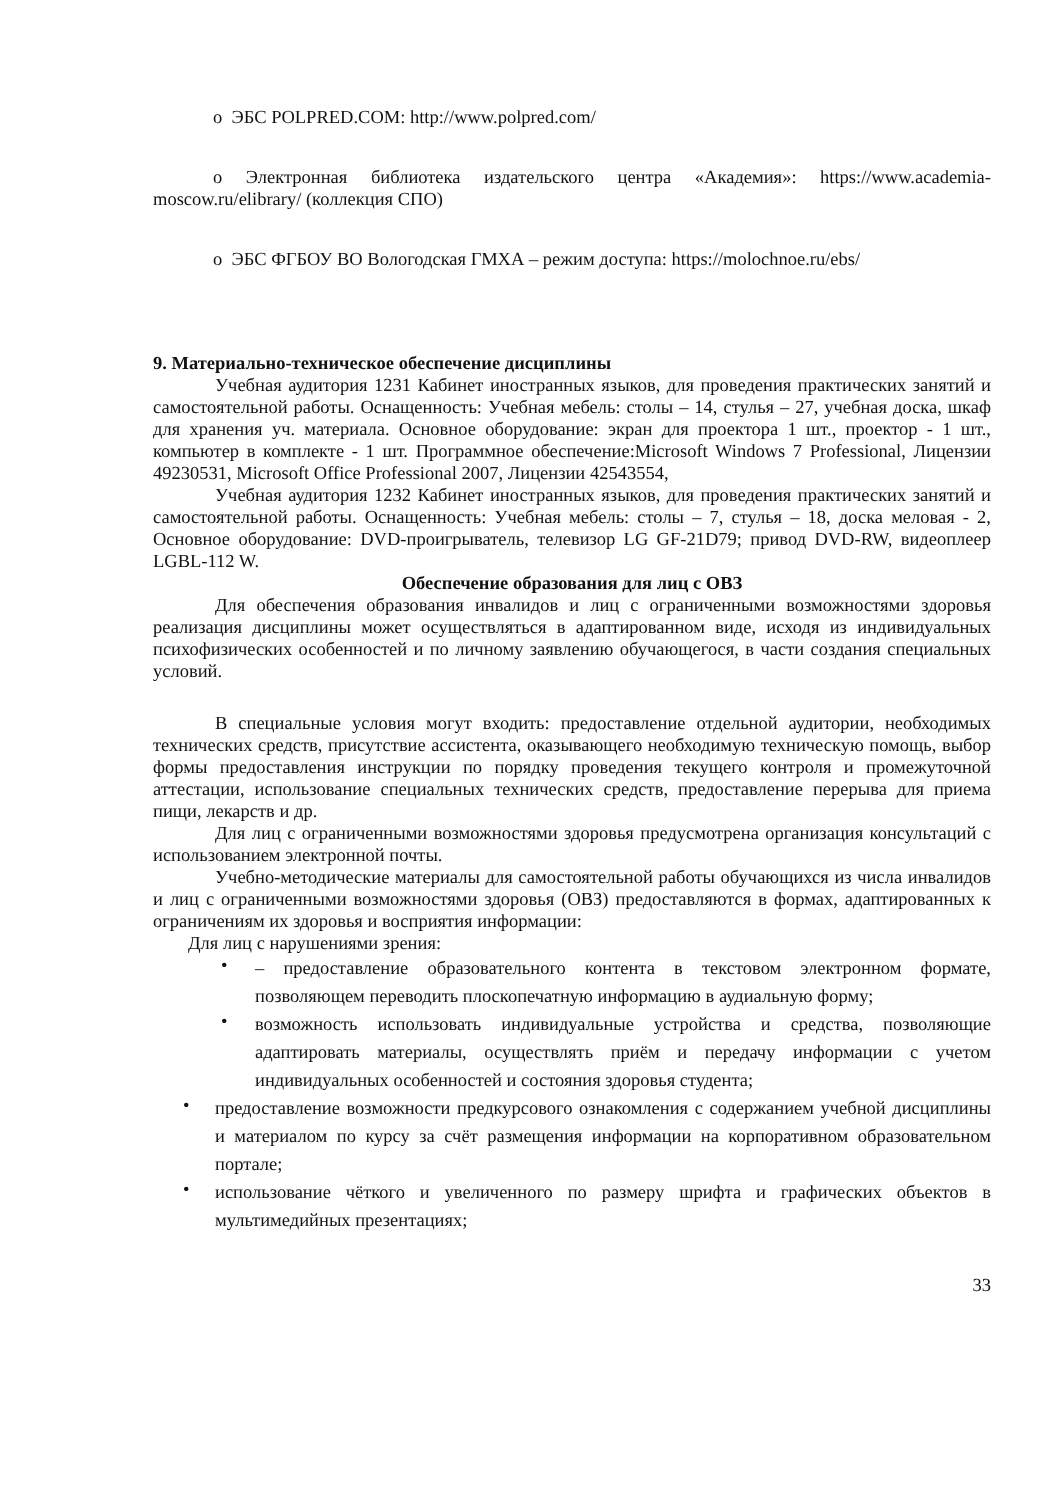o ЭБС POLPRED.COM: http://www.polpred.com/
o Электронная библиотека издательского центра «Академия»: https://www.academia-moscow.ru/elibrary/ (коллекция СПО)
o ЭБС ФГБОУ ВО Вологодская ГМХА – режим доступа: https://molochnoe.ru/ebs/
9. Материально-техническое обеспечение дисциплины
Учебная аудитория 1231 Кабинет иностранных языков, для проведения практических занятий и самостоятельной работы. Оснащенность: Учебная мебель: столы – 14, стулья – 27, учебная доска, шкаф для хранения уч. материала. Основное оборудование: экран для проектора 1 шт., проектор - 1 шт., компьютер в комплекте - 1 шт. Программное обеспечение:Microsoft Windows 7 Professional, Лицензии 49230531, Microsoft Office Professional 2007, Лицензии 42543554,
Учебная аудитория 1232 Кабинет иностранных языков, для проведения практических занятий и самостоятельной работы. Оснащенность: Учебная мебель: столы – 7, стулья – 18, доска меловая - 2, Основное оборудование: DVD-проигрыватель, телевизор LG GF-21D79; привод DVD-RW, видеоплеер LGBL-112 W.
Обеспечение образования для лиц с ОВЗ
Для обеспечения образования инвалидов и лиц с ограниченными возможностями здоровья реализация дисциплины может осуществляться в адаптированном виде, исходя из индивидуальных психофизических особенностей и по личному заявлению обучающегося, в части создания специальных условий.
В специальные условия могут входить: предоставление отдельной аудитории, необходимых технических средств, присутствие ассистента, оказывающего необходимую техническую помощь, выбор формы предоставления инструкции по порядку проведения текущего контроля и промежуточной аттестации, использование специальных технических средств, предоставление перерыва для приема пищи, лекарств и др.
Для лиц с ограниченными возможностями здоровья предусмотрена организация консультаций с использованием электронной почты.
Учебно-методические материалы для самостоятельной работы обучающихся из числа инвалидов и лиц с ограниченными возможностями здоровья (ОВЗ) предоставляются в формах, адаптированных к ограничениям их здоровья и восприятия информации:
Для лиц с нарушениями зрения:
• – предоставление образовательного контента в текстовом электронном формате, позволяющем переводить плоскопечатную информацию в аудиальную форму;
• возможность использовать индивидуальные устройства и средства, позволяющие адаптировать материалы, осуществлять приём и передачу информации с учетом индивидуальных особенностей и состояния здоровья студента;
• предоставление возможности предкурсового ознакомления с содержанием учебной дисциплины и материалом по курсу за счёт размещения информации на корпоративном образовательном портале;
• использование чёткого и увеличенного по размеру шрифта и графических объектов в мультимедийных презентациях;
33